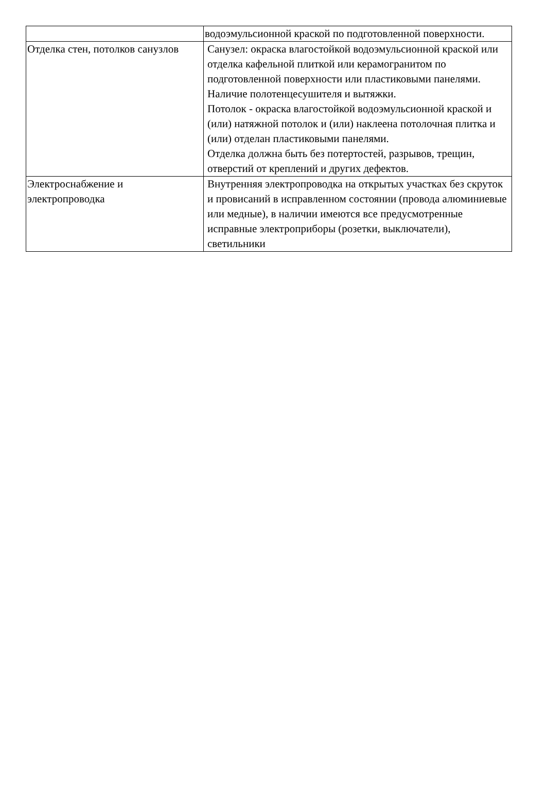| | водоэмульсионной краской по подготовленной поверхности. |
| Отделка стен, потолков санузлов | Санузел: окраска влагостойкой водоэмульсионной краской или отделка кафельной плиткой или керамогранитом по подготовленной поверхности или пластиковыми панелями. Наличие полотенцесушителя и вытяжки. Потолок - окраска влагостойкой водоэмульсионной краской и (или) натяжной потолок и (или) наклеена потолочная плитка и (или) отделан пластиковыми панелями. Отделка должна быть без потертостей, разрывов, трещин, отверстий от креплений и других дефектов. |
| Электроснабжение и электропроводка | Внутренняя электропроводка на открытых участках без скруток и провисаний в исправленном состоянии (провода алюминиевые или медные), в наличии имеются все предусмотренные исправные электроприборы (розетки, выключатели), светильники |